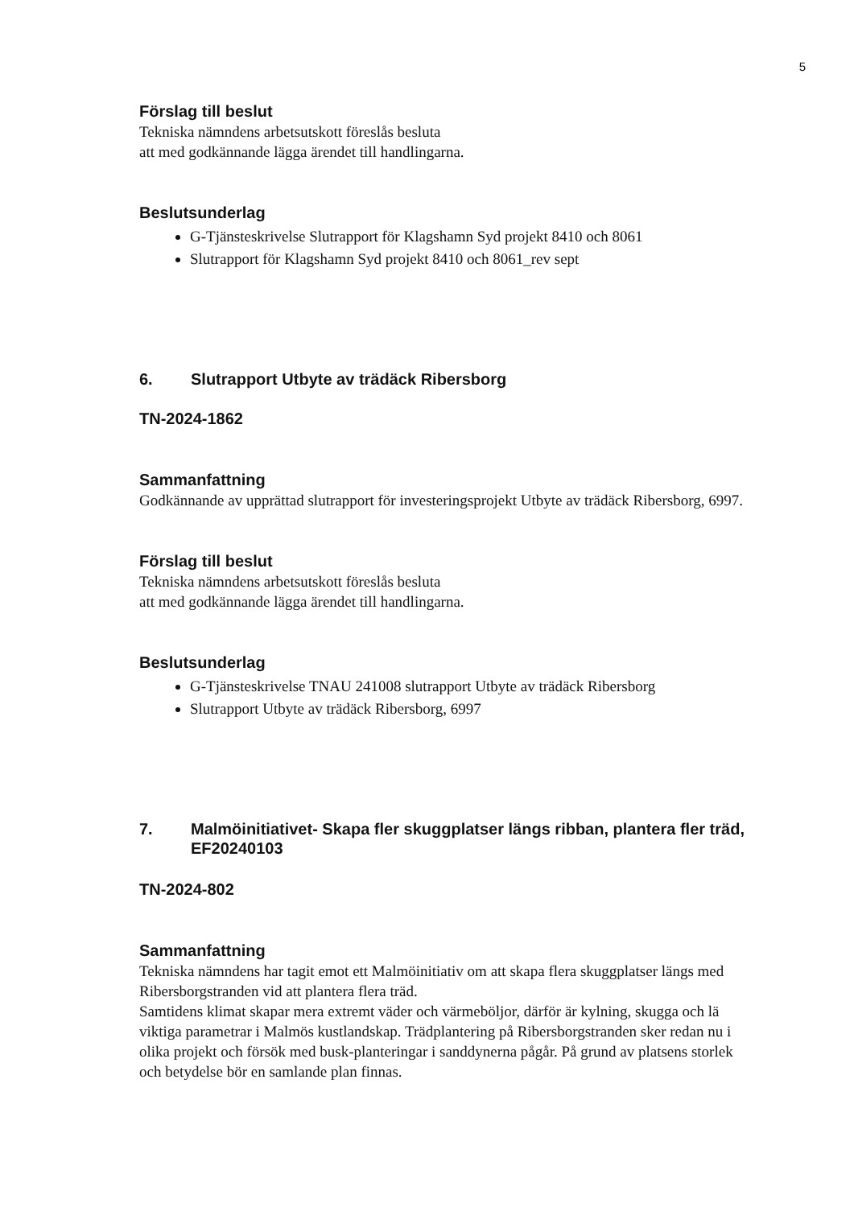5
Förslag till beslut
Tekniska nämndens arbetsutskott föreslås besluta
att med godkännande lägga ärendet till handlingarna.
Beslutsunderlag
G-Tjänsteskrivelse Slutrapport för Klagshamn Syd projekt 8410 och 8061
Slutrapport för Klagshamn Syd projekt 8410 och 8061_rev sept
6. Slutrapport Utbyte av trädäck Ribersborg
TN-2024-1862
Sammanfattning
Godkännande av upprättad slutrapport för investeringsprojekt Utbyte av trädäck Ribersborg, 6997.
Förslag till beslut
Tekniska nämndens arbetsutskott föreslås besluta
att med godkännande lägga ärendet till handlingarna.
Beslutsunderlag
G-Tjänsteskrivelse TNAU 241008 slutrapport Utbyte av trädäck Ribersborg
Slutrapport Utbyte av trädäck Ribersborg, 6997
7. Malmöinitiativet- Skapa fler skuggplatser längs ribban, plantera fler träd, EF20240103
TN-2024-802
Sammanfattning
Tekniska nämndens har tagit emot ett Malmöinitiativ om att skapa flera skuggplatser längs med Ribersborgstranden vid att plantera flera träd.
Samtidens klimat skapar mera extremt väder och värmeböljor, därför är kylning, skugga och lä viktiga parametrar i Malmös kustlandskap. Trädplantering på Ribersborgstranden sker redan nu i olika projekt och försök med busk-planteringar i sanddynerna pågår. På grund av platsens storlek och betydelse bör en samlande plan finnas.